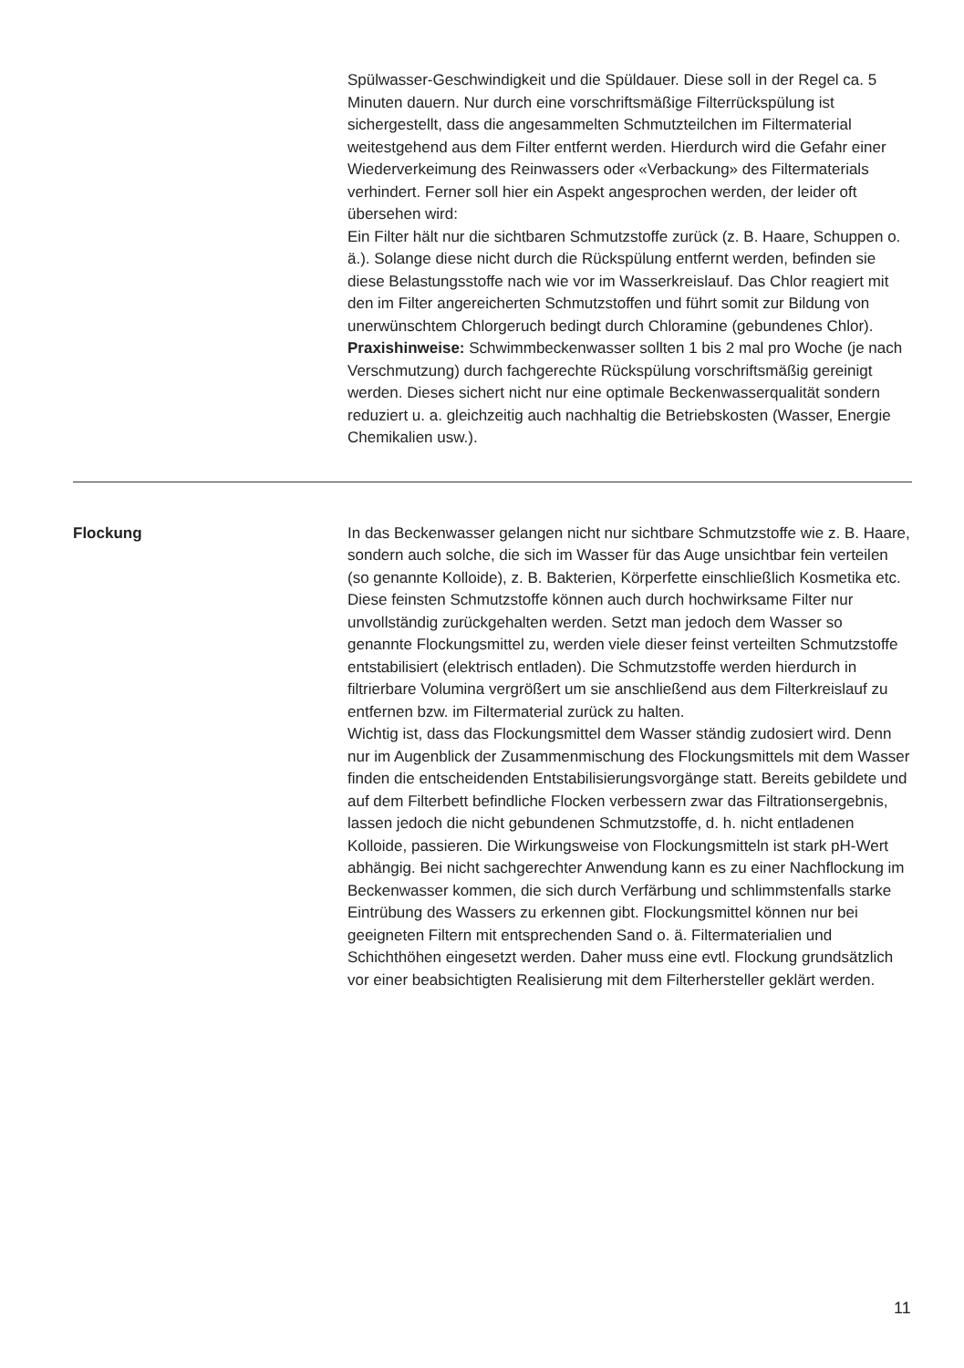Spülwasser-Geschwindigkeit und die Spüldauer. Diese soll in der Regel ca. 5 Minuten dauern. Nur durch eine vorschriftsmäßige Filterrückspülung ist sichergestellt, dass die angesammelten Schmutzteilchen im Filtermaterial weitestgehend aus dem Filter entfernt werden. Hierdurch wird die Gefahr einer Wiederverkeimung des Reinwassers oder «Verbackung» des Filtermaterials verhindert. Ferner soll hier ein Aspekt angesprochen werden, der leider oft übersehen wird:
Ein Filter hält nur die sichtbaren Schmutzstoffe zurück (z. B. Haare, Schuppen o. ä.). Solange diese nicht durch die Rückspülung entfernt werden, befinden sie diese Belastungsstoffe nach wie vor im Wasserkreislauf. Das Chlor reagiert mit den im Filter angereicherten Schmutzstoffen und führt somit zur Bildung von unerwünschtem Chlorgeruch bedingt durch Chloramine (gebundenes Chlor).
Praxishinweise: Schwimmbeckenwasser sollten 1 bis 2 mal pro Woche (je nach Verschmutzung) durch fachgerechte Rückspülung vorschriftsmäßig gereinigt werden. Dieses sichert nicht nur eine optimale Beckenwasserqualität sondern reduziert u. a. gleichzeitig auch nachhaltig die Betriebskosten (Wasser, Energie Chemikalien usw.).
Flockung In das Beckenwasser gelangen nicht nur sichtbare Schmutzstoffe wie z. B. Haare, sondern auch solche, die sich im Wasser für das Auge unsichtbar fein verteilen (so genannte Kolloide), z. B. Bakterien, Körperfette einschließlich Kosmetika etc. Diese feinsten Schmutzstoffe können auch durch hochwirksame Filter nur unvollständig zurückgehalten werden. Setzt man jedoch dem Wasser so genannte Flockungsmittel zu, werden viele dieser feinst verteilten Schmutzstoffe entstabilisiert (elektrisch entladen). Die Schmutzstoffe werden hierdurch in filtrierbare Volumina vergrößert um sie anschließend aus dem Filterkreislauf zu entfernen bzw. im Filtermaterial zurück zu halten.
Wichtig ist, dass das Flockungsmittel dem Wasser ständig zudosiert wird. Denn nur im Augenblick der Zusammenmischung des Flockungsmittels mit dem Wasser finden die entscheidenden Entstabilisierungsvorgänge statt. Bereits gebildete und auf dem Filterbett befindliche Flocken verbessern zwar das Filtrationsergebnis, lassen jedoch die nicht gebundenen Schmutzstoffe, d. h. nicht entladenen Kolloide, passieren. Die Wirkungsweise von Flockungsmitteln ist stark pH-Wert abhängig. Bei nicht sachgerechter Anwendung kann es zu einer Nachflockung im Beckenwasser kommen, die sich durch Verfärbung und schlimmstenfalls starke Eintrübung des Wassers zu erkennen gibt. Flockungsmittel können nur bei geeigneten Filtern mit entsprechenden Sand o. ä. Filtermaterialien und Schichthöhen eingesetzt werden. Daher muss eine evtl. Flockung grundsätzlich vor einer beabsichtigten Realisierung mit dem Filterhersteller geklärt werden.
11